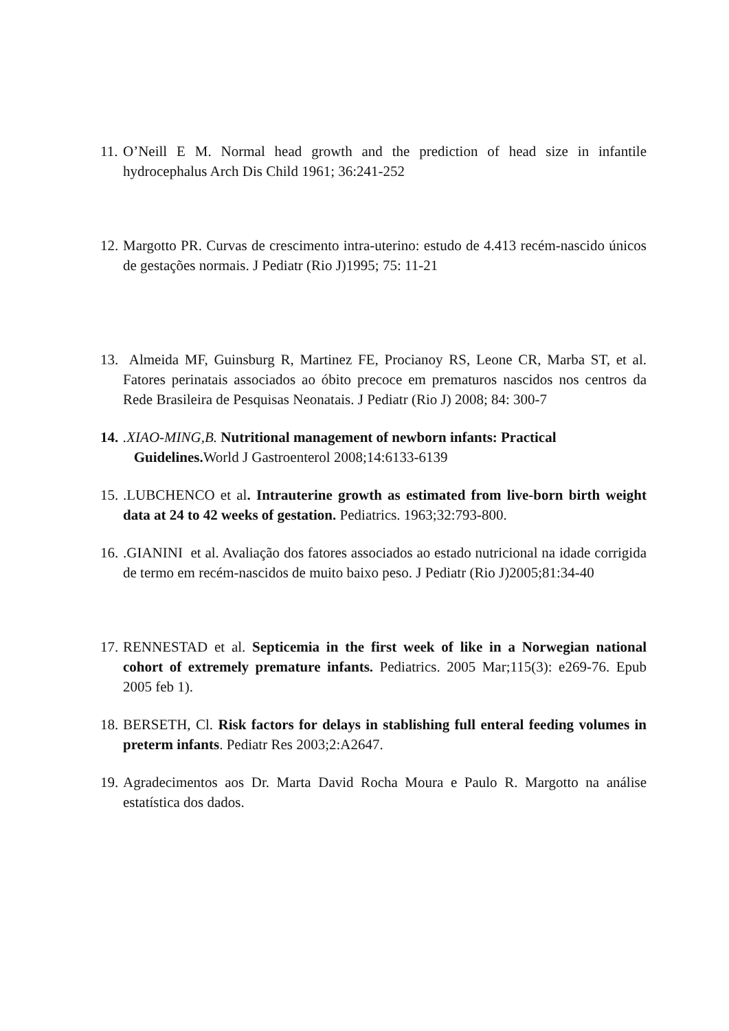11. O’Neill E M. Normal head growth and the prediction of head size in infantile hydrocephalus Arch Dis Child 1961; 36:241-252
12. Margotto PR. Curvas de crescimento intra-uterino: estudo de 4.413 recém-nascido únicos de gestações normais. J Pediatr (Rio J)1995; 75: 11-21
13. Almeida MF, Guinsburg R, Martinez FE, Procianoy RS, Leone CR, Marba ST, et al. Fatores perinatais associados ao óbito precoce em prematuros nascidos nos centros da Rede Brasileira de Pesquisas Neonatais. J Pediatr (Rio J) 2008; 84: 300-7
14..XIAO-MING,B. Nutritional management of newborn infants: Practical
Guidelines. World J Gastroenterol 2008;14:6133-6139
15..LUBCHENCO et al. Intrauterine growth as estimated from live-born birth weight data at 24 to 42 weeks of gestation. Pediatrics. 1963;32:793-800.
16..GIANINI et al. Avaliação dos fatores associados ao estado nutricional na idade corrigida de termo em recém-nascidos de muito baixo peso. J Pediatr (Rio J)2005;81:34-40
17. RENNESTAD et al. Septicemia in the first week of like in a Norwegian national cohort of extremely premature infants. Pediatrics. 2005 Mar;115(3): e269-76. Epub 2005 feb 1).
18. BERSETH, Cl. Risk factors for delays in stablishing full enteral feeding volumes in preterm infants. Pediatr Res 2003;2:A2647.
19. Agradecimentos aos Dr. Marta David Rocha Moura e Paulo R. Margotto na análise estatística dos dados.